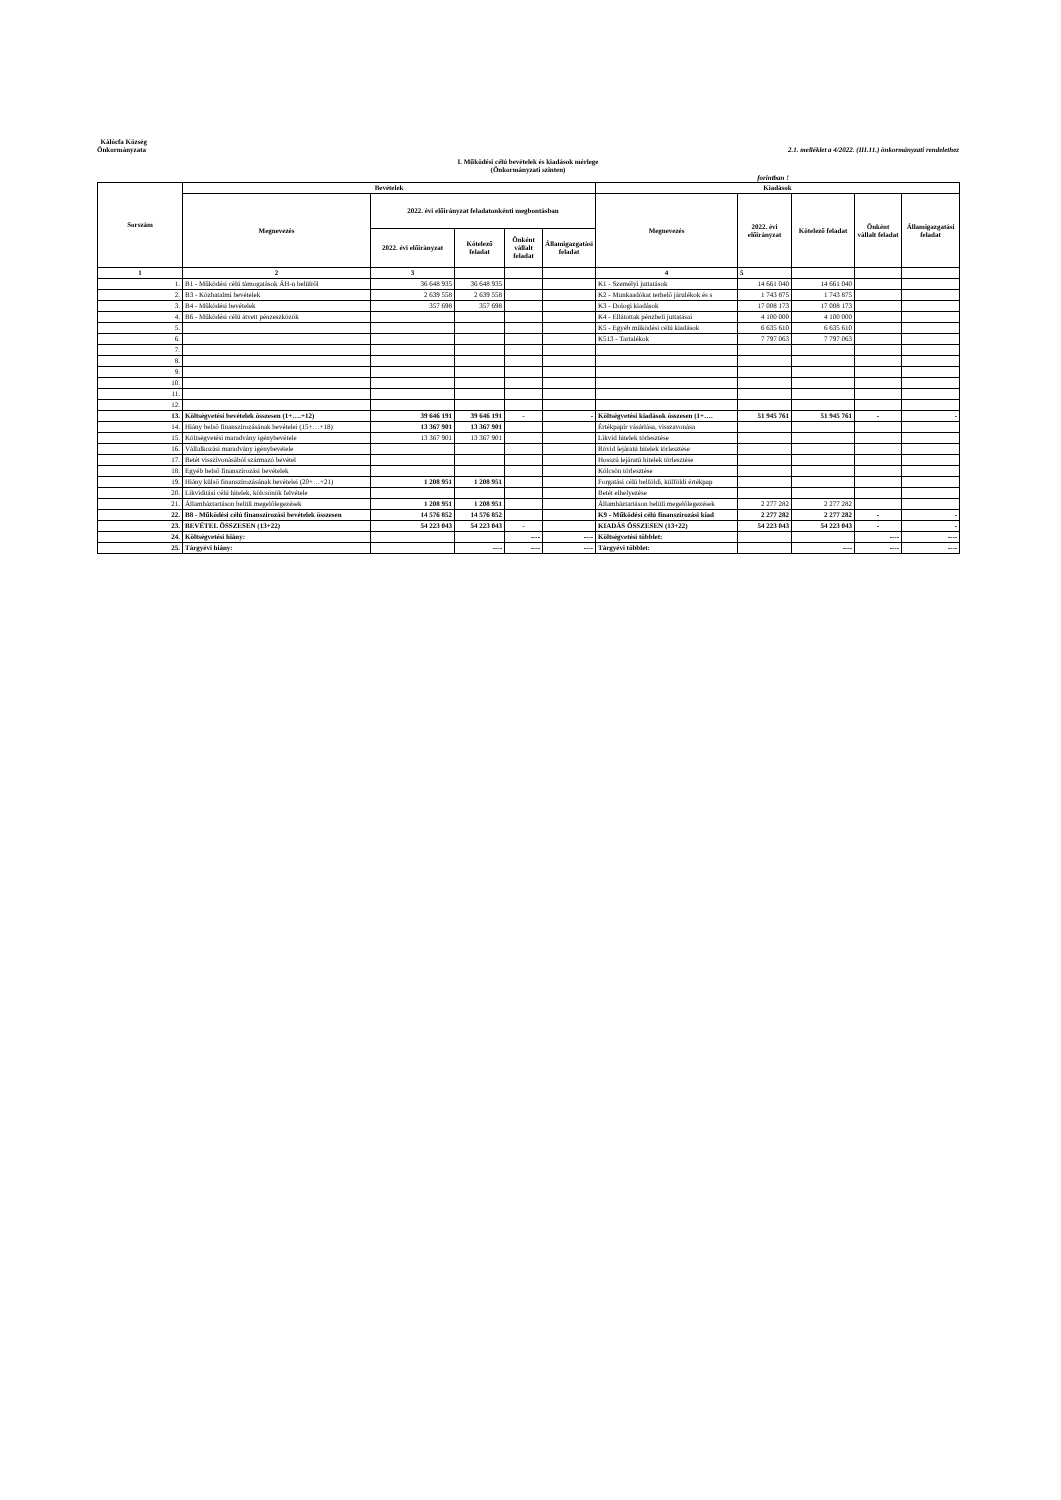Kálócfa Község
Önkormányzata
2.1. melléklet a 4/2022. (III.11.) önkormányzati rendelethez
I. Működési célú bevételek és kiadások mérlege
(Önkormányzati szinten)
forintban !
| Sorszám | Bevételek | | | | | Kiadások | | | | |
| --- | --- | --- | --- | --- | --- | --- | --- | --- | --- | --- |
| | Megnevezés | 2022. évi előirányzat feladatonkénti megbontásban | | | | Megnevezés | 2022. évi előirányzat | Kötelező feladat | Önként vállalt feladat | Államigazgatási feladat |
| | | 2022. évi előirányzat | Kötelező feladat | Önként vállalt feladat | Államigazgatási feladat | | | | | |
| 1 | 2 | 3 | | | | 4 | 5 | | | |
| 1. | B1 - Működési célú támogatások ÁH-n belülről | 36 648 935 | 36 648 935 | | | K1 - Személyi juttatások | 14 661 040 | 14 661 040 | | |
| 2. | B3 - Közhatalmi bevételek | 2 639 558 | 2 639 558 | | | K2 - Munkaadókat terhelő járulékok és s | 1 743 875 | 1 743 875 | | |
| 3. | B4 - Működési bevételek | 357 698 | 357 698 | | | K3 - Dologi kiadások | 17 008 173 | 17 008 173 | | |
| 4. | B6 - Működési célú átvett pénzeszközök | | | | | K4 - Ellátottak pénzbeli juttatásai | 4 100 000 | 4 100 000 | | |
| 5. | | | | | | K5 - Egyéb működési célú kiadások | 6 635 610 | 6 635 610 | | |
| 6. | | | | | | K513 - Tartalékok | 7 797 063 | 7 797 063 | | |
| 7. | | | | | | | | | | |
| 8. | | | | | | | | | | |
| 9. | | | | | | | | | | |
| 10. | | | | | | | | | | |
| 11. | | | | | | | | | | |
| 12. | | | | | | | | | | |
| 13. | Költségvetési bevételek összesen (1+….+12) | 39 646 191 | 39 646 191 | - | - | Költségvetési kiadások összesen (1+…. | 51 945 761 | 51 945 761 | - | - |
| 14. | Hiány belső finanszírozásának bevételei (15+…+18) | 13 367 901 | 13 367 901 | | | Értékpapír vásárlása, visszavonása | | | | |
| 15. | Költségvetési maradvány igénybevétele | 13 367 901 | 13 367 901 | | | Likvid hitelek törlesztése | | | | |
| 16. | Vállalkozási maradvány igénybevétele | | | | | Rövid lejáratú hitelek törlesztése | | | | |
| 17. | Betét visszívonásából származó bevétel | | | | | Hosszú lejáratú hitelek törlesztése | | | | |
| 18. | Egyéb belső finanszírozási bevételek | | | | | Kölcsön törlesztése | | | | |
| 19. | Hiány külső finanszírozásának bevételei (20+…+21) | 1 208 951 | 1 208 951 | | | Forgatási célú belföldi, külföldi értékpap | | | | |
| 20. | Likviditási célú hitelek, kölcsönök felvétele | | | | | Betét elhelyezése | | | | |
| 21. | Államháztartáson belüli megelőlegezések | 1 208 951 | 1 208 951 | | | Államháztartáson belüli megelőlegezések | 2 277 282 | 2 277 282 | | |
| 22. | B8 - Működési célú finanszírozási bevételek összesen | 14 576 852 | 14 576 852 | | | K9 - Működési célú finanszírozási kiad | 2 277 282 | 2 277 282 | - | - |
| 23. | BEVÉTEL ÖSSZESEN (13+22) | 54 223 043 | 54 223 043 | - | | KIADÁS ÖSSZESEN (13+22) | 54 223 043 | 54 223 043 | - | - |
| 24. | Költségvetési hiány: | | | ---- | ---- | Költségvetési többlet: | | | ---- | ---- |
| 25. | Tárgyévi hiány: | | ---- | ---- | ---- | Tárgyévi többlet: | | ---- | ---- | ---- |